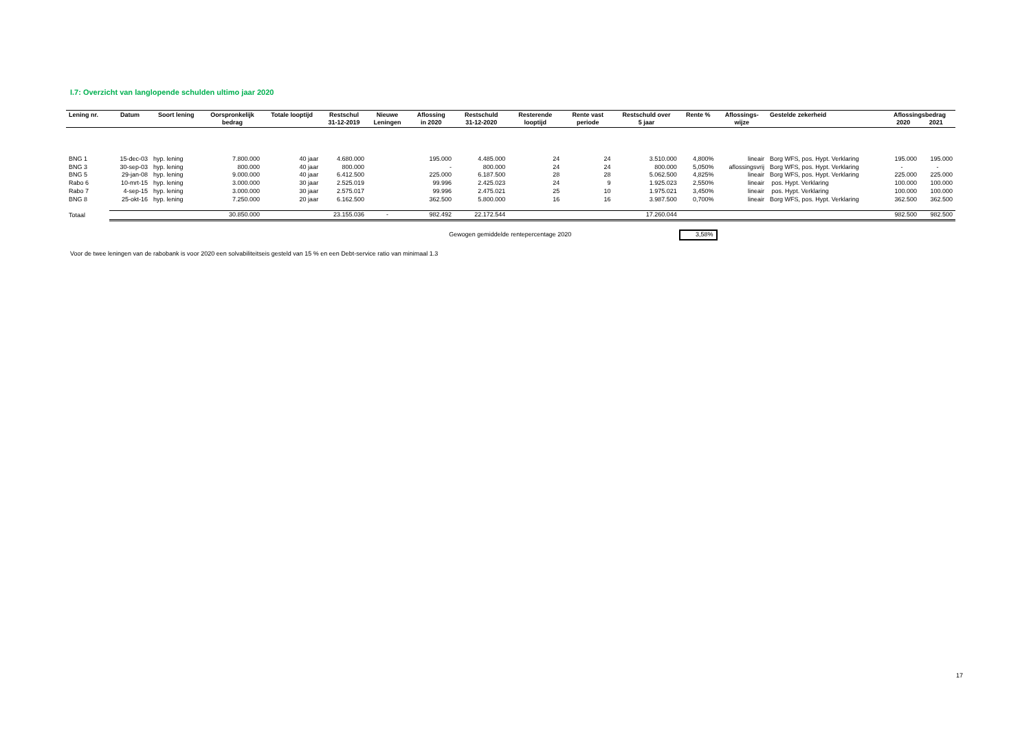I.7: Overzicht van langlopende schulden ultimo jaar 2020
| Lening nr. | Datum | Soort lening | Oorspronkelijk bedrag | Totale looptijd | Restschul 31-12-2019 | Nieuwe Leningen | Aflossing in 2020 | Restschuld 31-12-2020 | Resterende looptijd | Rente vast periode | Restschuld over 5 jaar | Rente % | Aflossings- wijze | Gestelde zekerheid | Aflossingsbedrag 2020 2021 | |
| --- | --- | --- | --- | --- | --- | --- | --- | --- | --- | --- | --- | --- | --- | --- | --- | --- |
| BNG 1 | 15-dec-03 | hyp. lening | 7.800.000 | 40 jaar | 4.680.000 | | 195.000 | 4.485.000 | 24 | 24 | 3.510.000 | 4,800% | lineair | Borg WFS, pos. Hypt. Verklaring | 195.000 | 195.000 |
| BNG 3 | 30-sep-03 | hyp. lening | 800.000 | 40 jaar | 800.000 | | - | 800.000 | 24 | 24 | 800.000 | 5,050% | aflossingsvrij | Borg WFS, pos. Hypt. Verklaring | - | - |
| BNG 5 | 29-jan-08 | hyp. lening | 9.000.000 | 40 jaar | 6.412.500 | | 225.000 | 6.187.500 | 28 | 28 | 5.062.500 | 4,825% | lineair | Borg WFS, pos. Hypt. Verklaring | 225.000 | 225.000 |
| Rabo 6 | 10-mrt-15 | hyp. lening | 3.000.000 | 30 jaar | 2.525.019 | | 99.996 | 2.425.023 | 24 | 9 | 1.925.023 | 2,550% | lineair | pos. Hypt. Verklaring | 100.000 | 100.000 |
| Rabo 7 | 4-sep-15 | hyp. lening | 3.000.000 | 30 jaar | 2.575.017 | | 99.996 | 2.475.021 | 25 | 10 | 1.975.021 | 3,450% | lineair | pos. Hypt. Verklaring | 100.000 | 100.000 |
| BNG 8 | 25-okt-16 | hyp. lening | 7.250.000 | 20 jaar | 6.162.500 | | 362.500 | 5.800.000 | 16 | 16 | 3.987.500 | 0,700% | lineair | Borg WFS, pos. Hypt. Verklaring | 362.500 | 362.500 |
| Totaal | | | 30.850.000 | | 23.155.036 | - | 982.492 | 22.172.544 | | | 17.260.044 | | | | 982.500 | 982.500 |
| | | | | | | | Gewogen gemiddelde rentepercentage 2020 | | | | | 3,58% | | | | |
Voor de twee leningen van de rabobank is voor 2020 een solvabiliteitseis gesteld van 15 % en een Debt-service ratio van minimaal 1.3
17